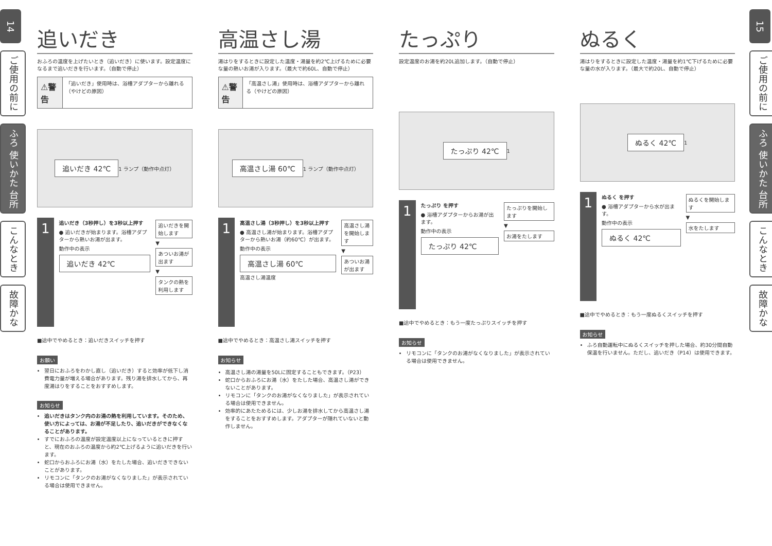14
ご使用の前に
ふろ 使いかた 台所
こんなとき
故障かな
15
ご使用の前に
ふろ 使いかた 台所
こんなとき
故障かな
追いだき
おふろの温度を上げたいとき（追いだき）に使います。設定温度になるまで追いだきを行います。（自動で停止）
⚠警告 「追いだき」使用時は、浴槽アダプターから離れる（やけどの原因）
追いだき 42℃
1 ランプ（動作中点灯）
1
追いだき（3秒押し）を3秒以上押す
● 追いだきが始まります。浴槽アダプターから熱いお湯が出ます。
動作中の表示
追いだき 42℃
追いだきを開始します
▼
あついお湯が出ます
▼
タンクの熱を利用します
■途中でやめるとき：追いだきスイッチを押す
お願い
翌日におふろをわかし直し（追いだき）すると効率が低下し消費電力量が増える場合があります。残り湯を排水してから、再度湯はりをすることをおすすめします。
お知らせ
追いだきはタンク内のお湯の熱を利用しています。そのため、使い方によっては、お湯が不足したり、追いだきができなくなることがあります。
すでにおふろの温度が設定温度以上になっているときに押すと、現在のおふろの温度から約2℃上げるように追いだきを行います。
蛇口からおふろにお湯（水）をたした場合、追いだきできないことがあります。
リモコンに「タンクのお湯がなくなりました」が表示されている場合は使用できません。
高温さし湯
湯はりをするときに設定した温度・湯量を約2℃上げるために必要な量の熱いお湯が入ります。（最大で約60L、自動で停止）
⚠警告 「高温さし湯」使用時は、浴槽アダプターから離れる（やけどの原因）
高温さし湯 60℃
1 ランプ（動作中点灯）
1
高温さし湯（3秒押し）を3秒以上押す
● 高温さし湯が始まります。浴槽アダプターから熱いお湯（約60℃）が出ます。
動作中の表示
高温さし湯 60℃
高温さし湯温度
高温さし湯を開始します
▼
あついお湯が出ます
■途中でやめるとき：高温さし湯スイッチを押す
お知らせ
高温さし湯の湯量を50Lに固定することもできます。（P23）
蛇口からおふろにお湯（水）をたした場合、高温さし湯ができないことがあります。
リモコンに「タンクのお湯がなくなりました」が表示されている場合は使用できません。
効率的にあたためるには、少しお湯を排水してから高温さし湯をすることをおすすめします。アダプターが隠れていないと動作しません。
たっぷり
設定温度のお湯を約20L追加します。（自動で停止）
たっぷり 42℃
1
1
たっぷり を押す
● 浴槽アダプターからお湯が出ます。
動作中の表示
たっぷり 42℃
たっぷりを開始します
▼
お湯をたします
■途中でやめるとき：もう一度たっぷりスイッチを押す
お知らせ
リモコンに「タンクのお湯がなくなりました」が表示されている場合は使用できません。
ぬるく
湯はりをするときに設定した温度・湯量を約1℃下げるために必要な量の水が入ります。（最大で約20L、自動で停止）
ぬるく 42℃
1
1
ぬるく を押す
● 浴槽アダプターから水が出ます。
動作中の表示
ぬるく 42℃
ぬるくを開始します
▼
水をたします
■途中でやめるとき：もう一度ぬるくスイッチを押す
お知らせ
ふろ自動運転中にぬるくスイッチを押した場合、約30分間自動保温を行いません。ただし、追いだき（P14）は使用できます。